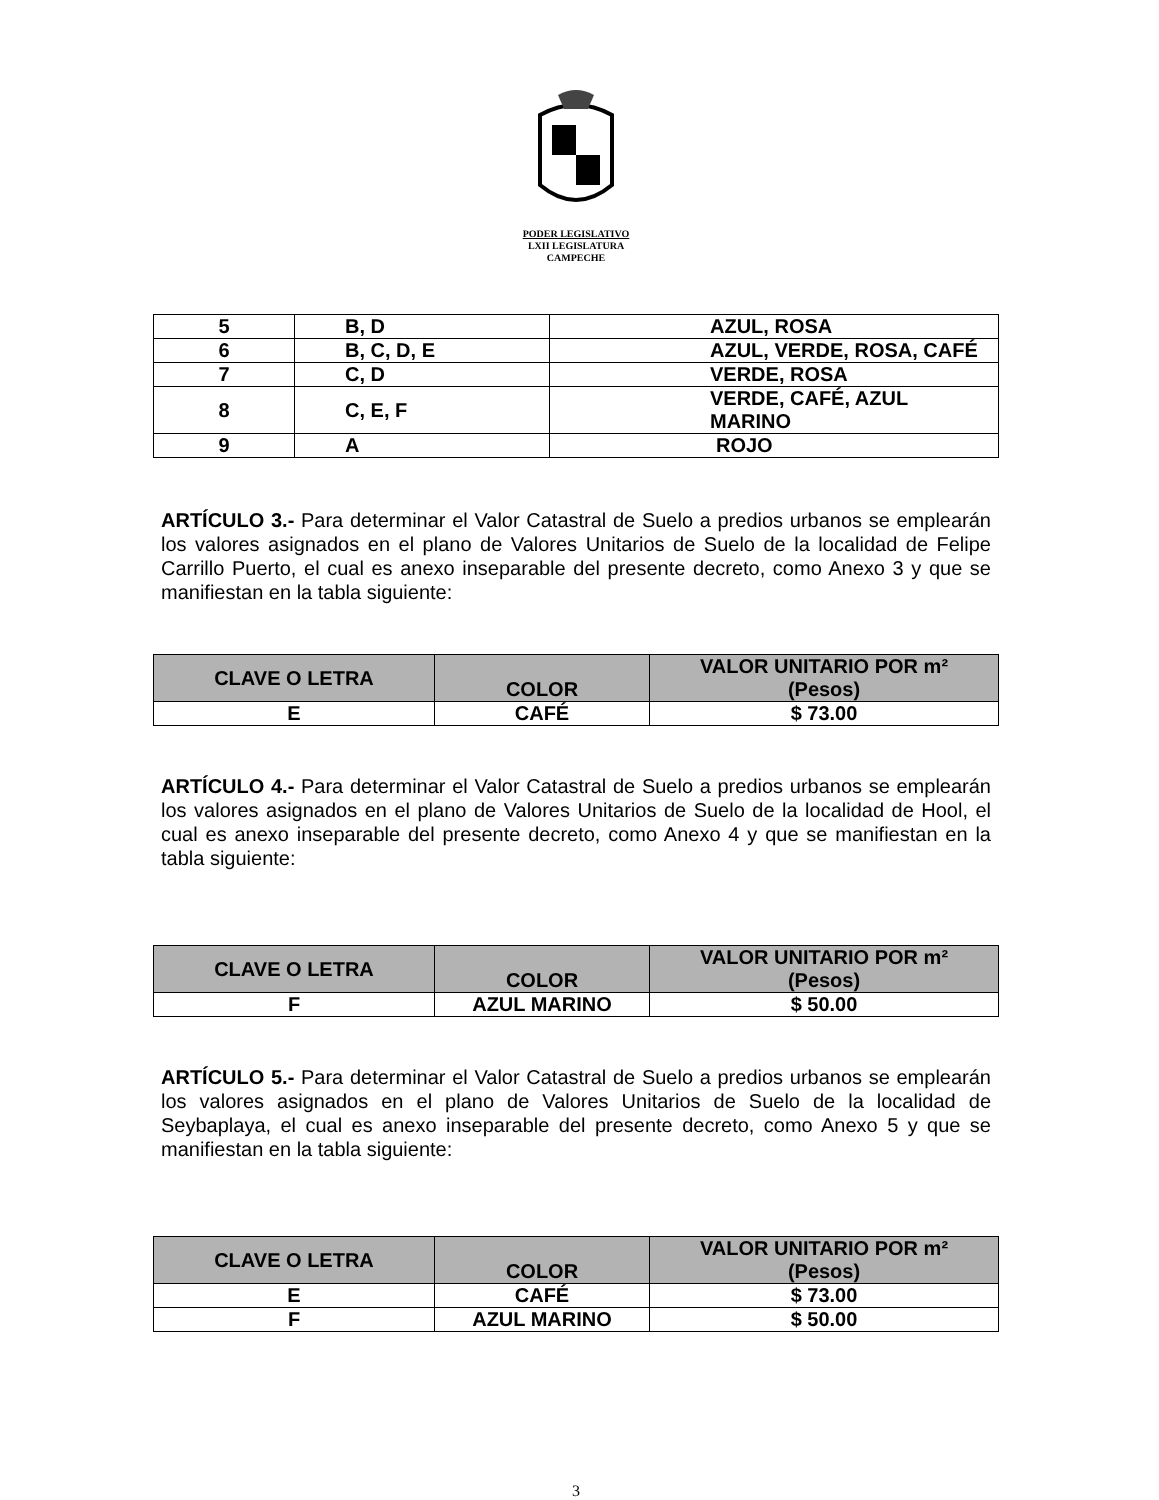PODER LEGISLATIVO
LXII LEGISLATURA
CAMPECHE
| 5 | B, D | AZUL, ROSA |
| 6 | B, C, D, E | AZUL, VERDE, ROSA, CAFÉ |
| 7 | C, D | VERDE, ROSA |
| 8 | C, E, F | VERDE, CAFÉ, AZUL MARINO |
| 9 | A | ROJO |
ARTÍCULO 3.- Para determinar el Valor Catastral de Suelo a predios urbanos se emplearán los valores asignados en el plano de Valores Unitarios de Suelo de la localidad de Felipe Carrillo Puerto, el cual es anexo inseparable del presente decreto, como Anexo 3 y que se manifiestan en la tabla siguiente:
| CLAVE O LETRA | COLOR | VALOR UNITARIO POR m² (Pesos) |
| --- | --- | --- |
| E | CAFÉ | $ 73.00 |
ARTÍCULO 4.- Para determinar el Valor Catastral de Suelo a predios urbanos se emplearán los valores asignados en el plano de Valores Unitarios de Suelo de la localidad de Hool, el cual es anexo inseparable del presente decreto, como Anexo 4 y que se manifiestan en la tabla siguiente:
| CLAVE O LETRA | COLOR | VALOR UNITARIO POR m² (Pesos) |
| --- | --- | --- |
| F | AZUL MARINO | $ 50.00 |
ARTÍCULO 5.- Para determinar el Valor Catastral de Suelo a predios urbanos se emplearán los valores asignados en el plano de Valores Unitarios de Suelo de la localidad de Seybaplaya, el cual es anexo inseparable del presente decreto, como Anexo 5 y que se manifiestan en la tabla siguiente:
| CLAVE O LETRA | COLOR | VALOR UNITARIO POR m² (Pesos) |
| --- | --- | --- |
| E | CAFÉ | $ 73.00 |
| F | AZUL MARINO | $ 50.00 |
3